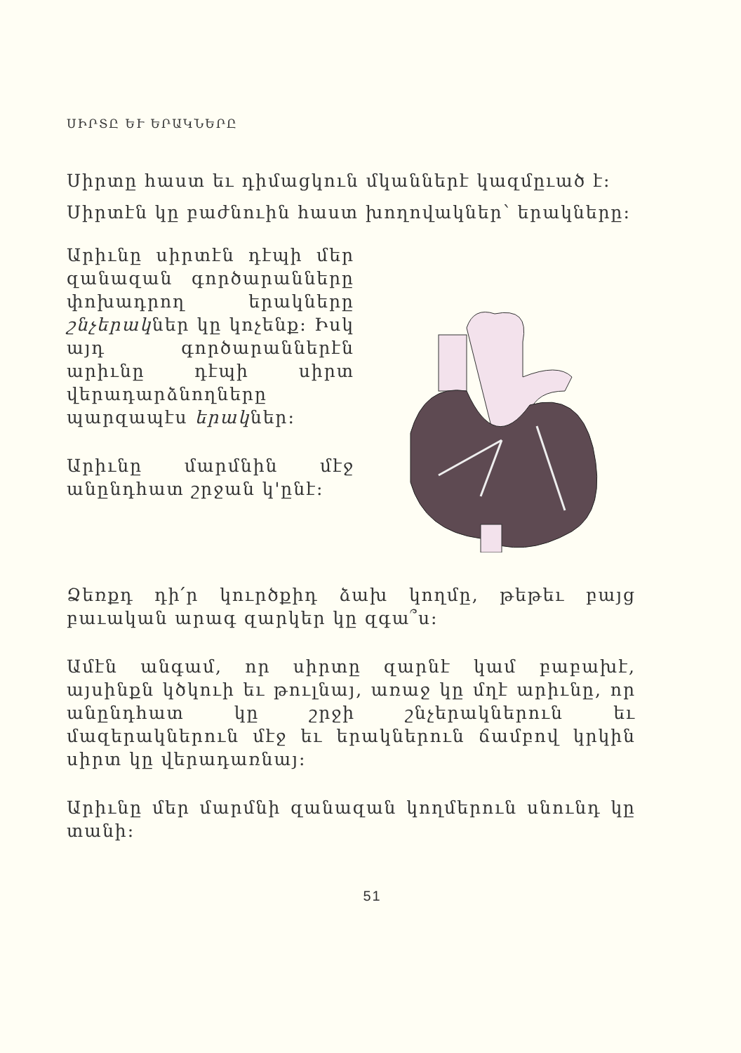ՍԻՐՏԸ ԵՒ ԵՐԱԿՆԵՐԸ
Սիրտը հաստ եւ դիմացկուն մկաններէ կազմըւած է:
Սիրտէն կը բաժնուին հաստ խողովակներ՝ երակները:
Արիւնը սիրտէն դէպի մեր զանազան գործարանները փոխադրող երակները շնչերակներ կը կոչենք: Իսկ այդ գործարաններէն արիւնը դէպի սիրտ վերադարձնողները պարզապէս երակներ:
Արիւնը մարմնին մէջ անընդհատ շրջան կ'ընէ:
Ձեռքդ դի՛ր կուրծքիդ ձախ կողմը, թեթեւ բայց բաւական արագ զարկեր կը զգա՞ս:
Ամէն անգամ, որ սիրտը զարնէ կամ բաբախէ, այսինքն կծկուի եւ թուլնայ, առաջ կը մղէ արիւնը, որ անընդհատ կը շրջի շնչերակներուն եւ մազերակներուն մէջ եւ երակներուն ճամբով կրկին սիրտ կը վերադառնայ:
Արիւնը մեր մարմնի զանազան կողմերուն սնունդ կը տանի:
51